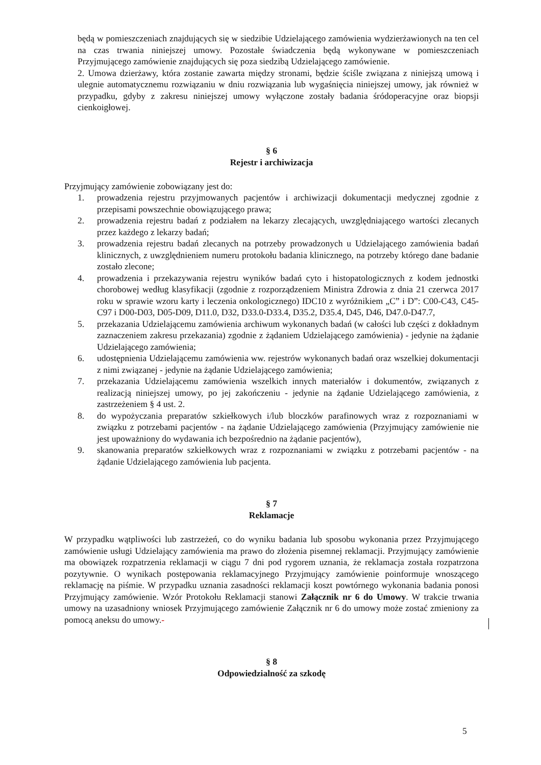będą w pomieszczeniach znajdujących się w siedzibie Udzielającego zamówienia wydzierżawionych na ten cel na czas trwania niniejszej umowy. Pozostałe świadczenia będą wykonywane w pomieszczeniach Przyjmującego zamówienie znajdujących się poza siedzibą Udzielającego zamówienie.
2. Umowa dzierżawy, która zostanie zawarta między stronami, będzie ściśle związana z niniejszą umową i ulegnie automatycznemu rozwiązaniu w dniu rozwiązania lub wygaśnięcia niniejszej umowy, jak również w przypadku, gdyby z zakresu niniejszej umowy wyłączone zostały badania śródoperacyjne oraz biopsji cienkoigłowej.
§ 6
Rejestr i archiwizacja
Przyjmujący zamówienie zobowiązany jest do:
1. prowadzenia rejestru przyjmowanych pacjentów i archiwizacji dokumentacji medycznej zgodnie z przepisami powszechnie obowiązującego prawa;
2. prowadzenia rejestru badań z podziałem na lekarzy zlecających, uwzględniającego wartości zlecanych przez każdego z lekarzy badań;
3. prowadzenia rejestru badań zlecanych na potrzeby prowadzonych u Udzielającego zamówienia badań klinicznych, z uwzględnieniem numeru protokołu badania klinicznego, na potrzeby którego dane badanie zostało zlecone;
4. prowadzenia i przekazywania rejestru wyników badań cyto i histopatologicznych z kodem jednostki chorobowej według klasyfikacji (zgodnie z rozporządzeniem Ministra Zdrowia z dnia 21 czerwca 2017 roku w sprawie wzoru karty i leczenia onkologicznego) IDC10 z wyróżnikiem „C” i D”: C00-C43, C45-C97 i D00-D03, D05-D09, D11.0, D32, D33.0-D33.4, D35.2, D35.4, D45, D46, D47.0-D47.7,
5. przekazania Udzielającemu zamówienia archiwum wykonanych badań (w całości lub części z dokładnym zaznaczeniem zakresu przekazania) zgodnie z żądaniem Udzielającego zamówienia) - jedynie na żądanie Udzielającego zamówienia;
6. udostępnienia Udzielającemu zamówienia ww. rejestrów wykonanych badań oraz wszelkiej dokumentacji z nimi związanej - jedynie na żądanie Udzielającego zamówienia;
7. przekazania Udzielającemu zamówienia wszelkich innych materiałów i dokumentów, związanych z realizacją niniejszej umowy, po jej zakończeniu - jedynie na żądanie Udzielającego zamówienia, z zastrzeżeniem § 4 ust. 2.
8. do wypożyczania preparatów szkiełkowych i/lub bloczków parafinowych wraz z rozpoznaniami w związku z potrzebami pacjentów - na żądanie Udzielającego zamówienia (Przyjmujący zamówienie nie jest upoważniony do wydawania ich bezpośrednio na żądanie pacjentów),
9. skanowania preparatów szkiełkowych wraz z rozpoznaniami w związku z potrzebami pacjentów - na żądanie Udzielającego zamówienia lub pacjenta.
§ 7
Reklamacje
W przypadku wątpliwości lub zastrzeżeń, co do wyniku badania lub sposobu wykonania przez Przyjmującego zamówienie usługi Udzielający zamówienia ma prawo do złożenia pisemnej reklamacji. Przyjmujący zamówienie ma obowiązek rozpatrzenia reklamacji w ciągu 7 dni pod rygorem uznania, że reklamacja została rozpatrzona pozytywnie. O wynikach postępowania reklamacyjnego Przyjmujący zamówienie poinformuje wnoszącego reklamację na piśmie. W przypadku uznania zasadności reklamacji koszt powtórnego wykonania badania ponosi Przyjmujący zamówienie. Wzór Protokołu Reklamacji stanowi Załącznik nr 6 do Umowy. W trakcie trwania umowy na uzasadniony wniosek Przyjmującego zamówienie Załącznik nr 6 do umowy może zostać zmieniony za pomocą aneksu do umowy.-
§ 8
Odpowiedzialność za szkodę
5